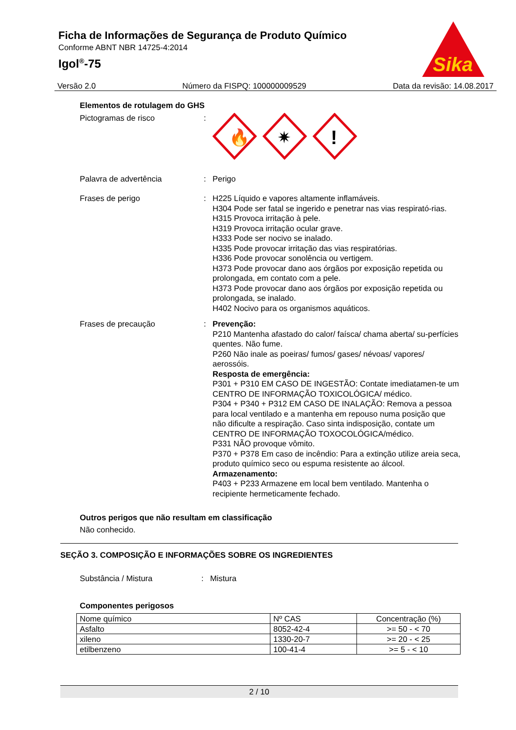Ficha de Informações de Segurança de Produto Químico
Conforme ABNT NBR 14725-4:2014
Igol<sup>®</sup>-75
Sika
Versão 2.0 Número da FISPQ: 100000009529 Data da revisão: 14.08.2017
Elementos de rotulagem do GHS
Pictogramas de risco :
🔥
✷
!
Palavra de advertência : Perigo
Frases de perigo : H225 Líquido e vapores altamente inflamáveis.
H304 Pode ser fatal se ingerido e penetrar nas vias respirató-rias.
H315 Provoca irritação à pele.
H319 Provoca irritação ocular grave.
H333 Pode ser nocivo se inalado.
H335 Pode provocar irritação das vias respiratórias.
H336 Pode provocar sonolência ou vertigem.
H373 Pode provocar dano aos órgãos por exposição repetida ou prolongada, em contato com a pele.
H373 Pode provocar dano aos órgãos por exposição repetida ou prolongada, se inalado.
H402 Nocivo para os organismos aquáticos.
Frases de precaução : Prevenção:
P210 Mantenha afastado do calor/ faísca/ chama aberta/ su-perfícies quentes. Não fume.
P260 Não inale as poeiras/ fumos/ gases/ névoas/ vapores/ aerossóis.
Resposta de emergência:
P301 + P310 EM CASO DE INGESTÃO: Contate imediatamen-te um CENTRO DE INFORMAÇÃO TOXICOLÓGICA/ médico.
P304 + P340 + P312 EM CASO DE INALAÇÃO: Remova a pessoa para local ventilado e a mantenha em repouso numa posição que não dificulte a respiração. Caso sinta indisposição, contate um CENTRO DE INFORMAÇÃO TOXOCOLÓGICA/médico.
P331 NÃO provoque vômito.
P370 + P378 Em caso de incêndio: Para a extinção utilize areia seca, produto químico seco ou espuma resistente ao álcool.
Armazenamento:
P403 + P233 Armazene em local bem ventilado. Mantenha o recipiente hermeticamente fechado.
Outros perigos que não resultam em classificação
Não conhecido.
SEÇÃO 3. COMPOSIÇÃO E INFORMAÇÕES SOBRE OS INGREDIENTES
Substância / Mistura : Mistura
Componentes perigosos
| Nome químico | Nº CAS | Concentração (%) |
| --- | --- | --- |
| Asfalto | 8052-42-4 | >= 50 - < 70 |
| xileno | 1330-20-7 | >= 20 - < 25 |
| etilbenzeno | 100-41-4 | >= 5 - < 10 |
2 / 10